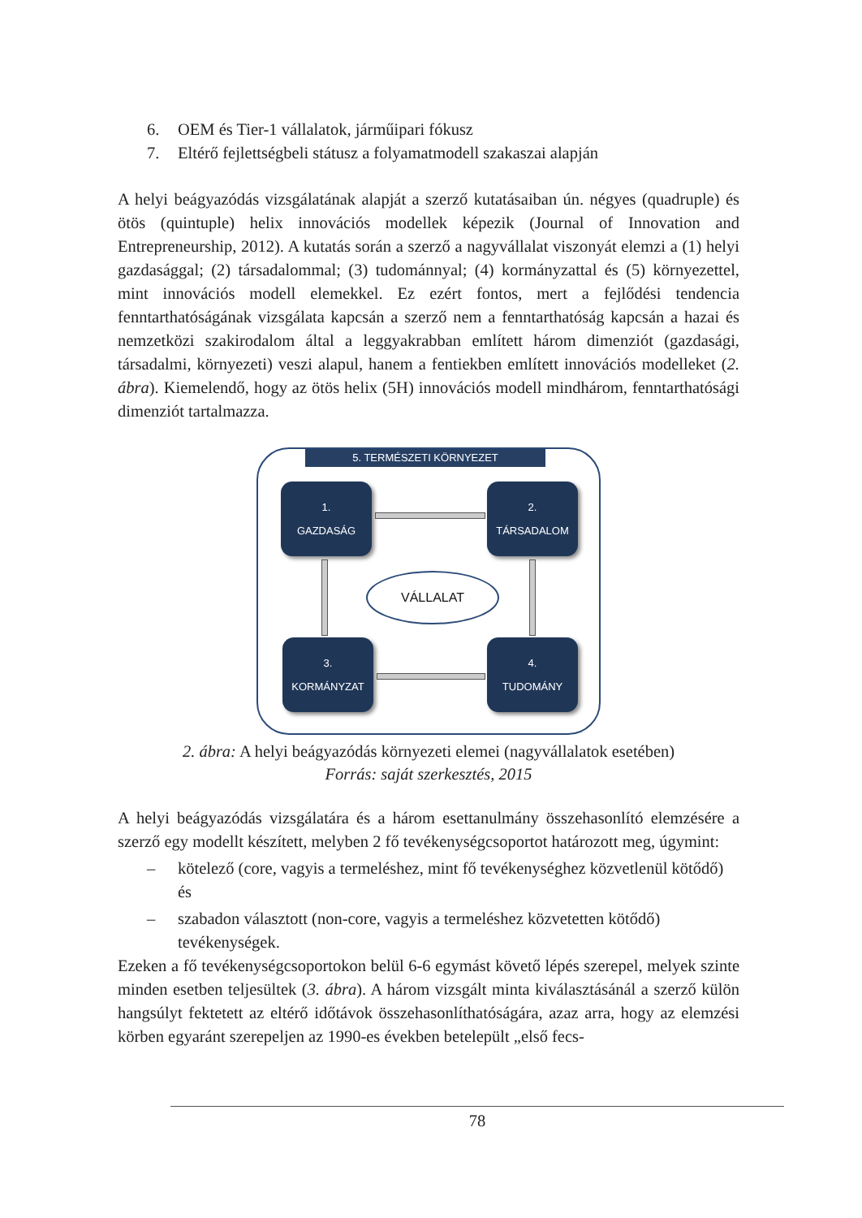6. OEM és Tier-1 vállalatok, járműipari fókusz
7. Eltérő fejlettségbeli státusz a folyamatmodell szakaszai alapján
A helyi beágyazódás vizsgálatának alapját a szerző kutatásaiban ún. négyes (quadruple) és ötös (quintuple) helix innovációs modellek képezik (Journal of Innovation and Entrepreneurship, 2012). A kutatás során a szerző a nagyvállalat viszonyát elemzi a (1) helyi gazdasággal; (2) társadalommal; (3) tudománnyal; (4) kormányzattal és (5) környezettel, mint innovációs modell elemekkel. Ez ezért fontos, mert a fejlődési tendencia fenntarthatóságának vizsgálata kapcsán a szerző nem a fenntarthatóság kapcsán a hazai és nemzetközi szakirodalom által a leggyakrabban említett három dimenziót (gazdasági, társadalmi, környezeti) veszi alapul, hanem a fentiekben említett innovációs modelleket (2. ábra). Kiemelendő, hogy az ötös helix (5H) innovációs modell mindhárom, fenntarthatósági dimenziót tartalmazza.
5. TERMÉSZETI KÖRNYEZET
1.
GAZDASÁG
2.
TÁRSADALOM
3.
KORMÁNYZAT
4.
TUDOMÁNY
VÁLLALAT
2. ábra: A helyi beágyazódás környezeti elemei (nagyvállalatok esetében)
Forrás: saját szerkesztés, 2015
A helyi beágyazódás vizsgálatára és a három esettanulmány összehasonlító elemzésére a szerző egy modellt készített, melyben 2 fő tevékenységcsoportot határozott meg, úgymint:
– kötelező (core, vagyis a termeléshez, mint fő tevékenységhez közvetlenül kötődő) és
– szabadon választott (non-core, vagyis a termeléshez közvetetten kötődő) tevékenységek.
Ezeken a fő tevékenységcsoportokon belül 6-6 egymást követő lépés szerepel, melyek szinte minden esetben teljesültek (3. ábra). A három vizsgált minta kiválasztásánál a szerző külön hangsúlyt fektetett az eltérő időtávok összehasonlíthatóságára, azaz arra, hogy az elemzési körben egyaránt szerepeljen az 1990-es években betelepült „első fecs-
78